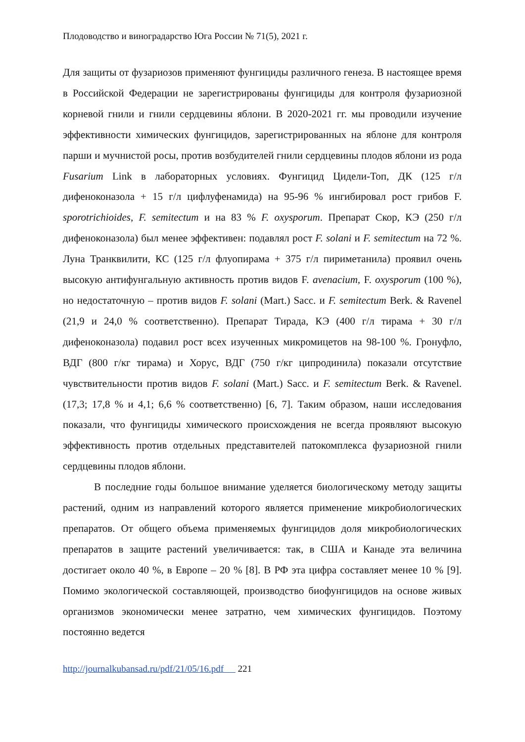Плодоводство и виноградарство Юга России № 71(5), 2021 г.
Для защиты от фузариозов применяют фунгициды различного генеза. В настоящее время в Российской Федерации не зарегистрированы фунгициды для контроля фузариозной корневой гнили и гнили сердцевины яблони. В 2020-2021 гг. мы проводили изучение эффективности химических фунгицидов, зарегистрированных на яблоне для контроля парши и мучнистой росы, против возбудителей гнили сердцевины плодов яблони из рода Fusarium Link в лабораторных условиях. Фунгицид Цидели-Топ, ДК (125 г/л дифеноконазола + 15 г/л цифлуфенамида) на 95-96 % ингибировал рост грибов F. sporotrichioides, F. semitectum и на 83 % F. oxysporum. Препарат Скор, КЭ (250 г/л дифеноконазола) был менее эффективен: подавлял рост F. solani и F. semitectum на 72 %. Луна Транквилити, КС (125 г/л флуопирама + 375 г/л пириметанила) проявил очень высокую антифунгальную активность против видов F. avenacium, F. oxysporum (100 %), но недостаточную – против видов F. solani (Mart.) Sacc. и F. semitectum Berk. & Ravenel (21,9 и 24,0 % соответственно). Препарат Тирада, КЭ (400 г/л тирама + 30 г/л дифеноконазола) подавил рост всех изученных микромицетов на 98-100 %. Гронуфло, ВДГ (800 г/кг тирама) и Хорус, ВДГ (750 г/кг ципродинила) показали отсутствие чувствительности против видов F. solani (Mart.) Sacc. и F. semitectum Berk. & Ravenel. (17,3; 17,8 % и 4,1; 6,6 % соответственно) [6, 7]. Таким образом, наши исследования показали, что фунгициды химического происхождения не всегда проявляют высокую эффективность против отдельных представителей патокомплекса фузариозной гнили сердцевины плодов яблони.
В последние годы большое внимание уделяется биологическому методу защиты растений, одним из направлений которого является применение микробиологических препаратов. От общего объема применяемых фунгицидов доля микробиологических препаратов в защите растений увеличивается: так, в США и Канаде эта величина достигает около 40 %, в Европе – 20 % [8]. В РФ эта цифра составляет менее 10 % [9]. Помимо экологической составляющей, производство биофунгицидов на основе живых организмов экономически менее затратно, чем химических фунгицидов. Поэтому постоянно ведется
http://journalkubansad.ru/pdf/21/05/16.pdf 221